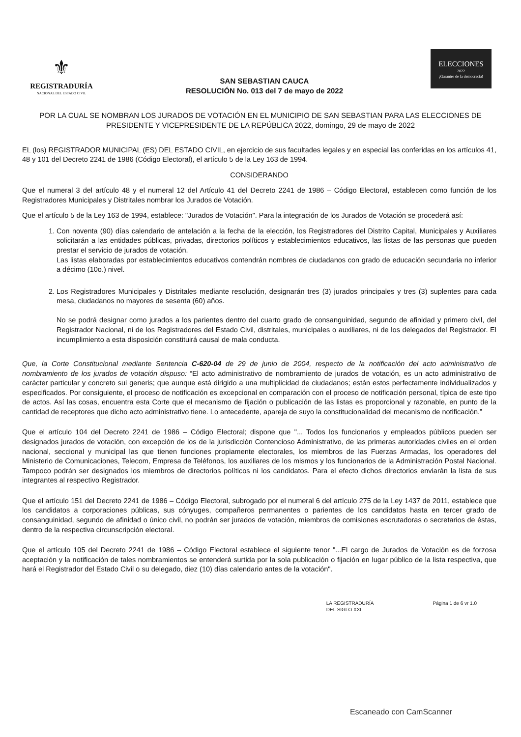⚜
REGISTRADURÍA
NACIONAL DEL ESTADO CIVIL
SAN SEBASTIAN CAUCA
RESOLUCIÓN No. 013 del 7 de mayo de 2022
ELECCIONES
2022
¡Garantes de la democracia!
POR LA CUAL SE NOMBRAN LOS JURADOS DE VOTACIÓN EN EL MUNICIPIO DE SAN SEBASTIAN PARA LAS ELECCIONES DE PRESIDENTE Y VICEPRESIDENTE DE LA REPÚBLICA 2022, domingo, 29 de mayo de 2022
EL (los) REGISTRADOR MUNICIPAL (ES) DEL ESTADO CIVIL, en ejercicio de sus facultades legales y en especial las conferidas en los artículos 41, 48 y 101 del Decreto 2241 de 1986 (Código Electoral), el artículo 5 de la Ley 163 de 1994.
CONSIDERANDO
Que el numeral 3 del artículo 48 y el numeral 12 del Artículo 41 del Decreto 2241 de 1986 – Código Electoral, establecen como función de los Registradores Municipales y Distritales nombrar los Jurados de Votación.
Que el artículo 5 de la Ley 163 de 1994, establece: "Jurados de Votación". Para la integración de los Jurados de Votación se procederá así:
1. Con noventa (90) días calendario de antelación a la fecha de la elección, los Registradores del Distrito Capital, Municipales y Auxiliares solicitarán a las entidades públicas, privadas, directorios políticos y establecimientos educativos, las listas de las personas que pueden prestar el servicio de jurados de votación.
Las listas elaboradas por establecimientos educativos contendrán nombres de ciudadanos con grado de educación secundaria no inferior a décimo (10o.) nivel.
2. Los Registradores Municipales y Distritales mediante resolución, designarán tres (3) jurados principales y tres (3) suplentes para cada mesa, ciudadanos no mayores de sesenta (60) años.
No se podrá designar como jurados a los parientes dentro del cuarto grado de consanguinidad, segundo de afinidad y primero civil, del Registrador Nacional, ni de los Registradores del Estado Civil, distritales, municipales o auxiliares, ni de los delegados del Registrador. El incumplimiento a esta disposición constituirá causal de mala conducta.
Que, la Corte Constitucional mediante Sentencia C-620-04 de 29 de junio de 2004, respecto de la notificación del acto administrativo de nombramiento de los jurados de votación dispuso: “El acto administrativo de nombramiento de jurados de votación, es un acto administrativo de carácter particular y concreto sui generis; que aunque está dirigido a una multiplicidad de ciudadanos; están estos perfectamente individualizados y especificados. Por consiguiente, el proceso de notificación es excepcional en comparación con el proceso de notificación personal, típica de este tipo de actos. Así las cosas, encuentra esta Corte que el mecanismo de fijación o publicación de las listas es proporcional y razonable, en punto de la cantidad de receptores que dicho acto administrativo tiene. Lo antecedente, apareja de suyo la constitucionalidad del mecanismo de notificación.”
Que el artículo 104 del Decreto 2241 de 1986 – Código Electoral; dispone que "... Todos los funcionarios y empleados públicos pueden ser designados jurados de votación, con excepción de los de la jurisdicción Contencioso Administrativo, de las primeras autoridades civiles en el orden nacional, seccional y municipal las que tienen funciones propiamente electorales, los miembros de las Fuerzas Armadas, los operadores del Ministerio de Comunicaciones, Telecom, Empresa de Teléfonos, los auxiliares de los mismos y los funcionarios de la Administración Postal Nacional. Tampoco podrán ser designados los miembros de directorios políticos ni los candidatos. Para el efecto dichos directorios enviarán la lista de sus integrantes al respectivo Registrador.
Que el artículo 151 del Decreto 2241 de 1986 – Código Electoral, subrogado por el numeral 6 del artículo 275 de la Ley 1437 de 2011, establece que los candidatos a corporaciones públicas, sus cónyuges, compañeros permanentes o parientes de los candidatos hasta en tercer grado de consanguinidad, segundo de afinidad o único civil, no podrán ser jurados de votación, miembros de comisiones escrutadoras o secretarios de éstas, dentro de la respectiva circunscripción electoral.
Que el artículo 105 del Decreto 2241 de 1986 – Código Electoral establece el siguiente tenor "...El cargo de Jurados de Votación es de forzosa aceptación y la notificación de tales nombramientos se entenderá surtida por la sola publicación o fijación en lugar público de la lista respectiva, que hará el Registrador del Estado Civil o su delegado, diez (10) días calendario antes de la votación".
LA REGISTRADURÍA
DEL SIGLO XXI Página 1 de 6 vr 1.0
Escaneado con CamScanner